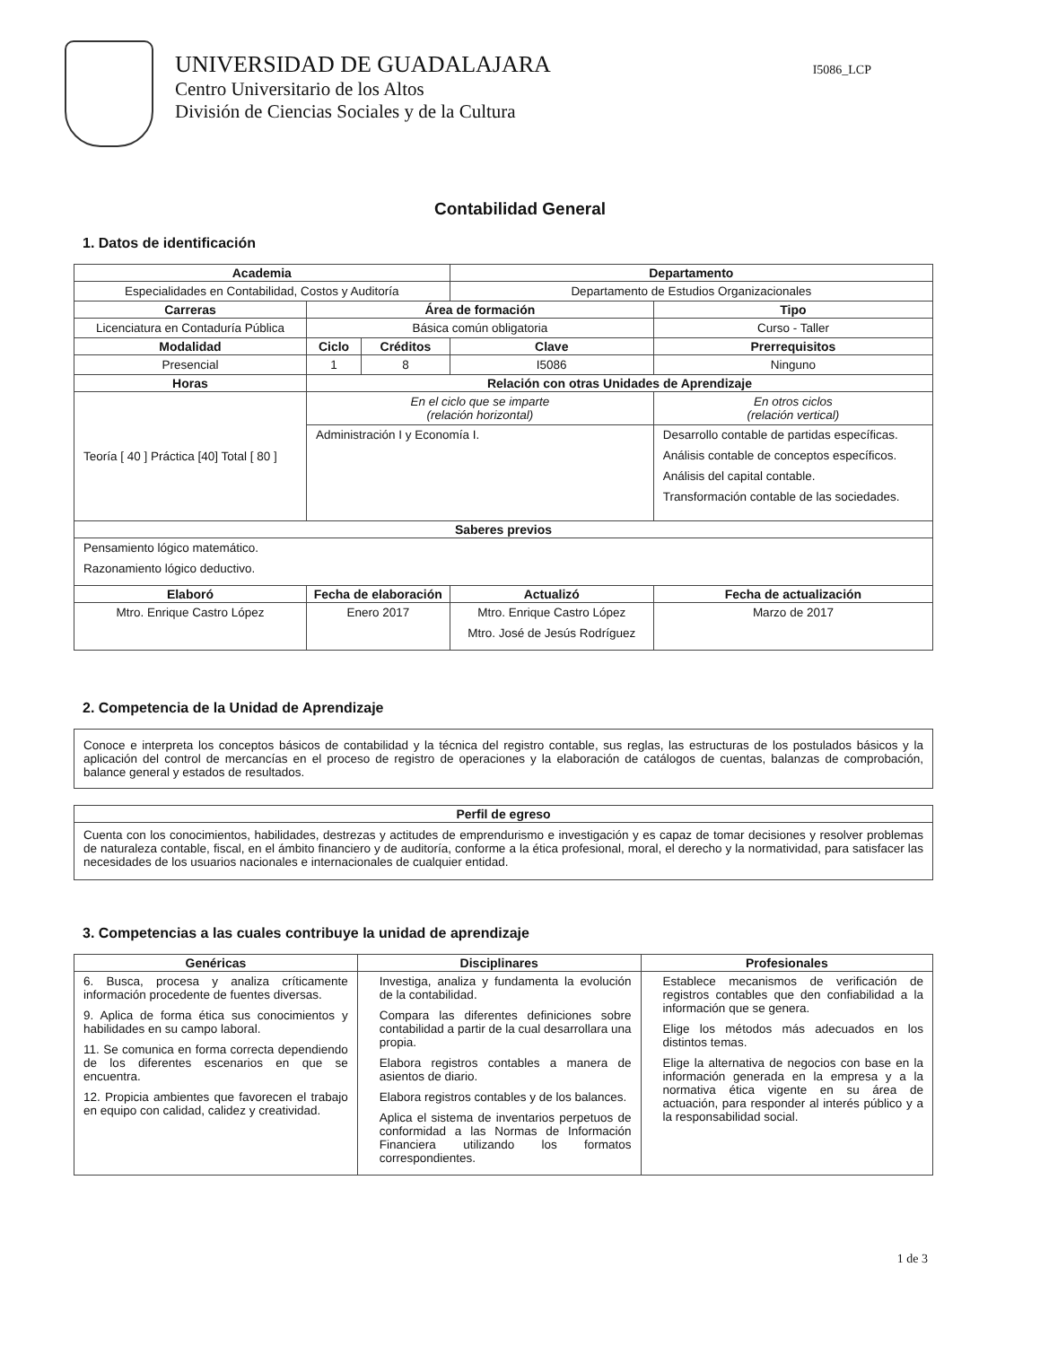UNIVERSIDAD DE GUADALAJARA
Centro Universitario de los Altos
División de Ciencias Sociales y de la Cultura
I5086_LCP
Contabilidad General
1. Datos de identificación
| Academia | | | Departamento | | |
| --- | --- | --- | --- | --- | --- |
| Especialidades en Contabilidad, Costos y Auditoría | | | Departamento de Estudios Organizacionales | | |
| Carreras | Área de formación | | | Tipo | |
| Licenciatura en Contaduría Pública | Básica común obligatoria | | | Curso - Taller | |
| Modalidad | Ciclo | Créditos | Clave | Prerrequisitos | |
| Presencial | 1 | 8 | I5086 | Ninguno | |
| Horas | Relación con otras Unidades de Aprendizaje | | | | |
| Teoría [ 40 ] Práctica [40] Total [ 80 ] | En el ciclo que se imparte (relación horizontal) | | | En otros ciclos (relación vertical) | |
| | Administración I y Economía I. | | | Desarrollo contable de partidas específicas. Análisis contable de conceptos específicos. Análisis del capital contable. Transformación contable de las sociedades. | |
| Saberes previos | | | | | |
| Pensamiento lógico matemático. Razonamiento lógico deductivo. | | | | | |
| Elaboró | Fecha de elaboración | | Actualizó | | Fecha de actualización |
| Mtro. Enrique Castro López | Enero 2017 | | Mtro. Enrique Castro López Mtro. José de Jesús Rodríguez | | Marzo de 2017 |
2. Competencia de la Unidad de Aprendizaje
| Conoce e interpreta los conceptos básicos de contabilidad y la técnica del registro contable, sus reglas, las estructuras de los postulados básicos y la aplicación del control de mercancías en el proceso de registro de operaciones y la elaboración de catálogos de cuentas, balanzas de comprobación, balance general y estados de resultados. |
| Perfil de egreso |
| --- |
| Cuenta con los conocimientos, habilidades, destrezas y actitudes de emprendurismo e investigación y es capaz de tomar decisiones y resolver problemas de naturaleza contable, fiscal, en el ámbito financiero y de auditoría, conforme a la ética profesional, moral, el derecho y la normatividad, para satisfacer las necesidades de los usuarios nacionales e internacionales de cualquier entidad. |
3. Competencias a las cuales contribuye la unidad de aprendizaje
| Genéricas | Disciplinares | Profesionales |
| --- | --- | --- |
| 6. Busca, procesa y analiza críticamente información procedente de fuentes diversas. 9. Aplica de forma ética sus conocimientos y habilidades en su campo laboral. 11. Se comunica en forma correcta dependiendo de los diferentes escenarios en que se encuentra. 12. Propicia ambientes que favorecen el trabajo en equipo con calidad, calidez y creatividad. | Investiga, analiza y fundamenta la evolución de la contabilidad. Compara las diferentes definiciones sobre contabilidad a partir de la cual desarrollara una propia. Elabora registros contables a manera de asientos de diario. Elabora registros contables y de los balances. Aplica el sistema de inventarios perpetuos de conformidad a las Normas de Información Financiera utilizando los formatos correspondientes. | Establece mecanismos de verificación de registros contables que den confiabilidad a la información que se genera. Elige los métodos más adecuados en los distintos temas. Elige la alternativa de negocios con base en la información generada en la empresa y a la normativa ética vigente en su área de actuación, para responder al interés público y a la responsabilidad social. |
1 de 3